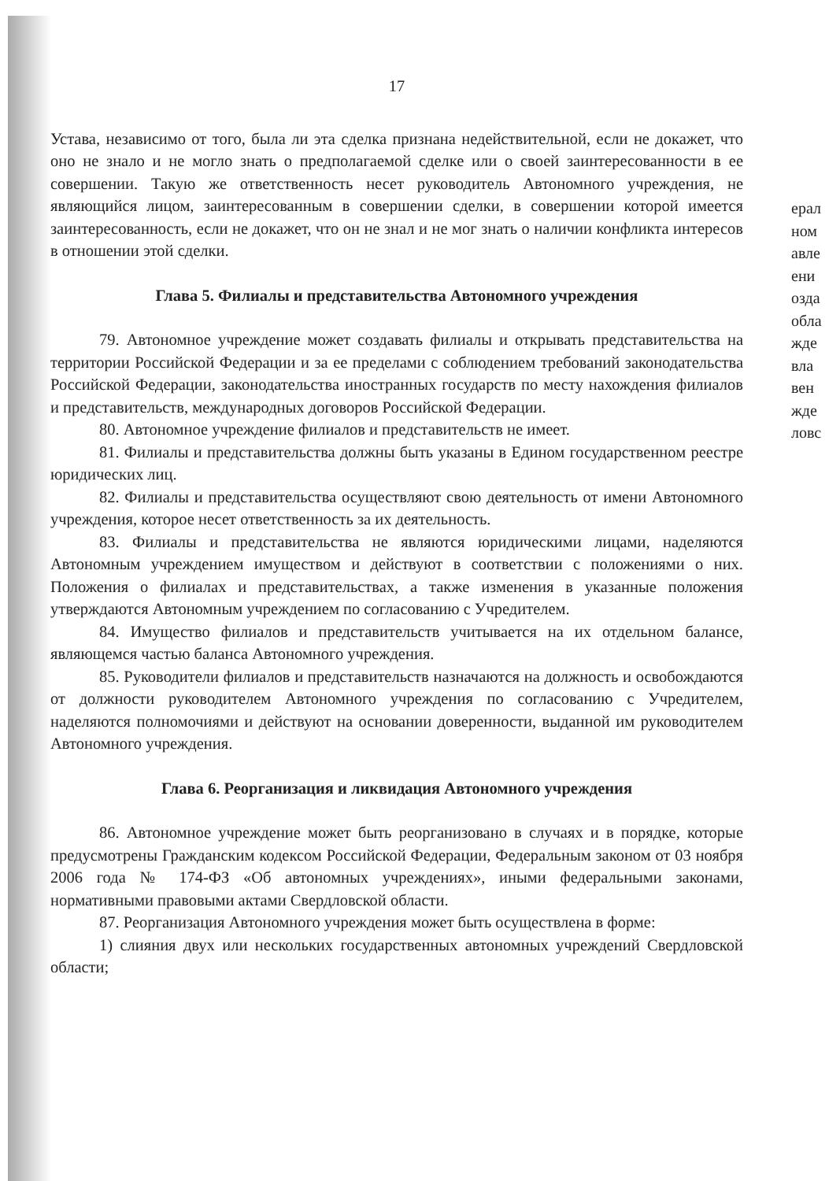17
Устава, независимо от того, была ли эта сделка признана недействительной, если не докажет, что оно не знало и не могло знать о предполагаемой сделке или о своей заинтересованности в ее совершении. Такую же ответственность несет руководитель Автономного учреждения, не являющийся лицом, заинтересованным в совершении сделки, в совершении которой имеется заинтересованность, если не докажет, что он не знал и не мог знать о наличии конфликта интересов в отношении этой сделки.
Глава 5. Филиалы и представительства Автономного учреждения
79. Автономное учреждение может создавать филиалы и открывать представительства на территории Российской Федерации и за ее пределами с соблюдением требований законодательства Российской Федерации, законодательства иностранных государств по месту нахождения филиалов и представительств, международных договоров Российской Федерации.
80. Автономное учреждение филиалов и представительств не имеет.
81. Филиалы и представительства должны быть указаны в Едином государственном реестре юридических лиц.
82. Филиалы и представительства осуществляют свою деятельность от имени Автономного учреждения, которое несет ответственность за их деятельность.
83. Филиалы и представительства не являются юридическими лицами, наделяются Автономным учреждением имуществом и действуют в соответствии с положениями о них. Положения о филиалах и представительствах, а также изменения в указанные положения утверждаются Автономным учреждением по согласованию с Учредителем.
84. Имущество филиалов и представительств учитывается на их отдельном балансе, являющемся частью баланса Автономного учреждения.
85. Руководители филиалов и представительств назначаются на должность и освобождаются от должности руководителем Автономного учреждения по согласованию с Учредителем, наделяются полномочиями и действуют на основании доверенности, выданной им руководителем Автономного учреждения.
Глава 6. Реорганизация и ликвидация Автономного учреждения
86. Автономное учреждение может быть реорганизовано в случаях и в порядке, которые предусмотрены Гражданским кодексом Российской Федерации, Федеральным законом от 03 ноября 2006 года № 174-ФЗ «Об автономных учреждениях», иными федеральными законами, нормативными правовыми актами Свердловской области.
87. Реорганизация Автономного учреждения может быть осуществлена в форме:
1) слияния двух или нескольких государственных автономных учреждений Свердловской области;
ерал
ном
авле
ени
озда
обла
жде
вла
вен
жде
ловс